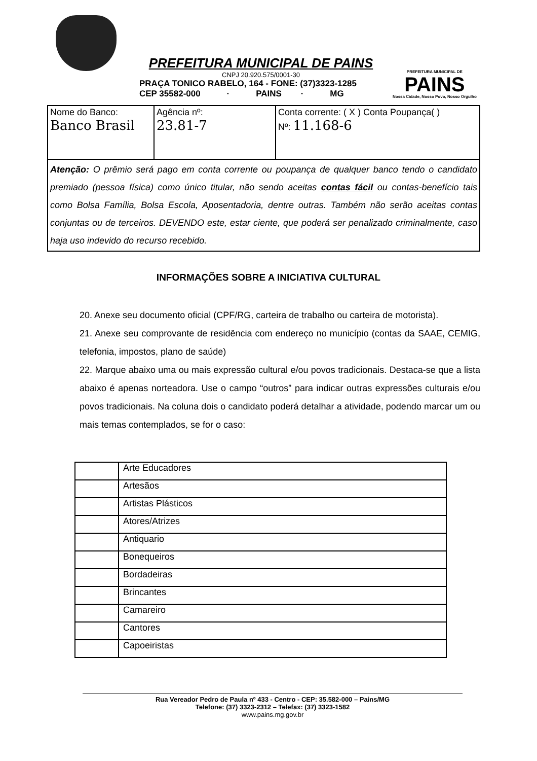PREFEITURA MUNICIPAL DE PAINS
CNPJ 20.920.575/0001-30
PRAÇA TONICO RABELO, 164 - FONE: (37)3323-1285
CEP 35582-000 · PAINS · MG
PREFEITURA MUNICIPAL DE
PAINS
Nossa Cidade, Nosso Povo, Nosso Orgulho
| Nome do Banco: Banco Brasil | Agência nº: 23.81-7 | Conta corrente: ( X ) Conta Poupança( ) Nº: 11.168-6 |
| Atenção: O prêmio será pago em conta corrente ou poupança de qualquer banco tendo o candidato premiado (pessoa física) como único titular, não sendo aceitas contas fácil ou contas-benefício tais como Bolsa Família, Bolsa Escola, Aposentadoria, dentre outras. Também não serão aceitas contas conjuntas ou de terceiros. DEVENDO este, estar ciente, que poderá ser penalizado criminalmente, caso haja uso indevido do recurso recebido. | | |
INFORMAÇÕES SOBRE A INICIATIVA CULTURAL
20. Anexe seu documento oficial (CPF/RG, carteira de trabalho ou carteira de motorista).
21. Anexe seu comprovante de residência com endereço no município (contas da SAAE, CEMIG, telefonia, impostos, plano de saúde)
22. Marque abaixo uma ou mais expressão cultural e/ou povos tradicionais. Destaca-se que a lista abaixo é apenas norteadora. Use o campo “outros” para indicar outras expressões culturais e/ou povos tradicionais. Na coluna dois o candidato poderá detalhar a atividade, podendo marcar um ou mais temas contemplados, se for o caso:
| | Arte Educadores |
| | Artesãos |
| | Artistas Plásticos |
| | Atores/Atrizes |
| | Antiquario |
| | Bonequeiros |
| | Bordadeiras |
| | Brincantes |
| | Camareiro |
| | Cantores |
| | Capoeiristas |
Rua Vereador Pedro de Paula nº 433 - Centro - CEP: 35.582-000 – Pains/MG
Telefone: (37) 3323-2312 – Telefax: (37) 3323-1582
www.pains.mg.gov.br